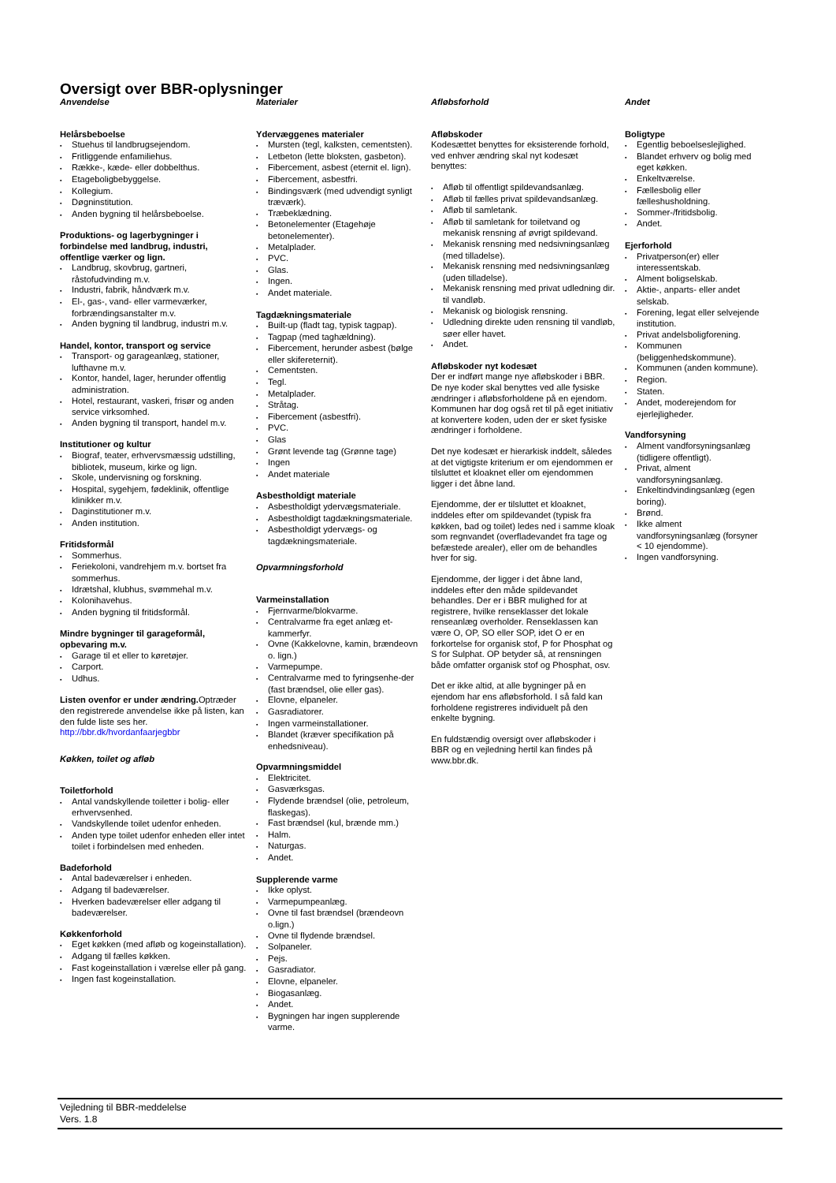Oversigt over BBR-oplysninger
Anvendelse
Helårsbeboelse
Stuehus til landbrugsejendom.
Fritliggende enfamiliehus.
Række-, kæde- eller dobbelthus.
Etageboligbebyggelse.
Kollegium.
Døgninstitution.
Anden bygning til helårsbeboelse.
Produktions- og lagerbygninger i forbindelse med landbrug, industri, offentlige værker og lign.
Landbrug, skovbrug, gartneri, råstofudvinding m.v.
Industri, fabrik, håndværk m.v.
El-, gas-, vand- eller varmeværker, forbrændingsanstalter m.v.
Anden bygning til landbrug, industri m.v.
Handel, kontor, transport og service
Transport- og garageanlæg, stationer, lufthavne m.v.
Kontor, handel, lager, herunder offentlig administration.
Hotel, restaurant, vaskeri, frisør og anden service virksomhed.
Anden bygning til transport, handel m.v.
Institutioner og kultur
Biograf, teater, erhvervsmæssig udstilling, bibliotek, museum, kirke og lign.
Skole, undervisning og forskning.
Hospital, sygehjem, fødeklinik, offentlige klinikker m.v.
Daginstitutioner m.v.
Anden institution.
Fritidsformål
Sommerhus.
Feriekoloni, vandrehjem m.v. bortset fra sommerhus.
Idrætshal, klubhus, svømmehal m.v.
Kolonihavehus.
Anden bygning til fritidsformål.
Mindre bygninger til garageformål, opbevaring m.v.
Garage til et eller to køretøjer.
Carport.
Udhus.
Listen ovenfor er under ændring. Optræder den registrerede anvendelse ikke på listen, kan den fulde liste ses her.
http://bbr.dk/hvordanfaarjegbbr
Køkken, toilet og afløb
Toiletforhold
Antal vandskyllende toiletter i bolig- eller erhvervsenhed.
Vandskyllende toilet udenfor enheden.
Anden type toilet udenfor enheden eller intet toilet i forbindelsen med enheden.
Badeforhold
Antal badeværelser i enheden.
Adgang til badeværelser.
Hverken badeværelser eller adgang til badeværelser.
Køkkenforhold
Eget køkken (med afløb og kogeinstallation).
Adgang til fælles køkken.
Fast kogeinstallation i værelse eller på gang.
Ingen fast kogeinstallation.
Materialer
Ydervæggenes materialer
Mursten (tegl, kalksten, cementsten).
Letbeton (lette bloksten, gasbeton).
Fibercement, asbest (eternit el. lign).
Fibercement, asbestfri.
Bindingsværk (med udvendigt synligt træværk).
Træbeklædning.
Betonelementer (Etagehøje betonelementer).
Metalplader.
PVC.
Glas.
Ingen.
Andet materiale.
Tagdækningsmateriale
Built-up (fladt tag, typisk tagpap).
Tagpap (med taghældning).
Fibercement, herunder asbest (bølge eller skifereternit).
Cementsten.
Tegl.
Metalplader.
Stråtag.
Fibercement (asbestfri).
PVC.
Glas
Grønt levende tag (Grønne tage)
Ingen
Andet materiale
Asbestholdigt materiale
Asbestholdigt ydervægsmateriale.
Asbestholdigt tagdækningsmateriale.
Asbestholdigt ydervægs- og tagdækningsmateriale.
Opvarmningsforhold
Varmeinstallation
Fjernvarme/blokvarme.
Centralvarme fra eget anlæg et-kammerfyr.
Ovne (Kakkelovne, kamin, brændeovn o. lign.)
Varmepumpe.
Centralvarme med to fyringsenhe-der (fast brændsel, olie eller gas).
Elovne, elpaneler.
Gasradiatorer.
Ingen varmeinstallationer.
Blandet (kræver specifikation på enhedsniveau).
Opvarmningsmiddel
Elektricitet.
Gasværksgas.
Flydende brændsel (olie, petroleum, flaskegas).
Fast brændsel (kul, brænde mm.)
Halm.
Naturgas.
Andet.
Supplerende varme
Ikke oplyst.
Varmepumpeanlæg.
Ovne til fast brændsel (brændeovn o.lign.)
Ovne til flydende brændsel.
Solpaneler.
Pejs.
Gasradiator.
Elovne, elpaneler.
Biogasanlæg.
Andet.
Bygningen har ingen supplerende varme.
Afløbsforhold
Afløbskoder
Kodesættet benyttes for eksisterende forhold, ved enhver ændring skal nyt kodesæt benyttes:
Afløb til offentligt spildevandsanlæg.
Afløb til fælles privat spildevandsanlæg.
Afløb til samletank.
Afløb til samletank for toiletvand og mekanisk rensning af øvrigt spildevand.
Mekanisk rensning med nedsivningsanlæg (med tilladelse).
Mekanisk rensning med nedsivningsanlæg (uden tilladelse).
Mekanisk rensning med privat udledning dir. til vandløb.
Mekanisk og biologisk rensning.
Udledning direkte uden rensning til vandløb, søer eller havet.
Andet.
Afløbskoder nyt kodesæt
Der er indført mange nye afløbskoder i BBR. De nye koder skal benyttes ved alle fysiske ændringer i afløbsforholdene på en ejendom. Kommunen har dog også ret til på eget initiativ at konvertere koden, uden der er sket fysiske ændringer i forholdene.
Det nye kodesæt er hierarkisk inddelt, således at det vigtigste kriterium er om ejendommen er tilsluttet et kloaknet eller om ejendommen ligger i det åbne land.
Ejendomme, der er tilsluttet et kloaknet, inddeles efter om spildevandet (typisk fra køkken, bad og toilet) ledes ned i samme kloak som regnvandet (overfladevandet fra tage og befæstede arealer), eller om de behandles hver for sig.
Ejendomme, der ligger i det åbne land, inddeles efter den måde spildevandet behandles. Der er i BBR mulighed for at registrere, hvilke renseklasser det lokale renseanlæg overholder. Renseklassen kan være O, OP, SO eller SOP, idet O er en forkortelse for organisk stof, P for Phosphat og S for Sulphat. OP betyder så, at rensningen både omfatter organisk stof og Phosphat, osv.
Det er ikke altid, at alle bygninger på en ejendom har ens afløbsforhold. I så fald kan forholdene registreres individuelt på den enkelte bygning.
En fuldstændig oversigt over afløbskoder i BBR og en vejledning hertil kan findes på www.bbr.dk.
Andet
Boligtype
Egentlig beboelseslejlighed.
Blandet erhverv og bolig med eget køkken.
Enkeltværelse.
Fællesbolig eller fælleshusholdning.
Sommer-/fritidsbolig.
Andet.
Ejerforhold
Privatperson(er) eller interessentskab.
Alment boligselskab.
Aktie-, anparts- eller andet selskab.
Forening, legat eller selvejende institution.
Privat andelsboligforening.
Kommunen (beliggenhedskommune).
Kommunen (anden kommune).
Region.
Staten.
Andet, moderejendom for ejerlejligheder.
Vandforsyning
Alment vandforsyningsanlæg (tidligere offentligt).
Privat, alment vandforsyningsanlæg.
Enkeltindvindingsanlæg (egen boring).
Brønd.
Ikke alment vandforsyningsanlæg (forsyner < 10 ejendomme).
Ingen vandforsyning.
Vejledning til BBR-meddelelse
Vers. 1.8